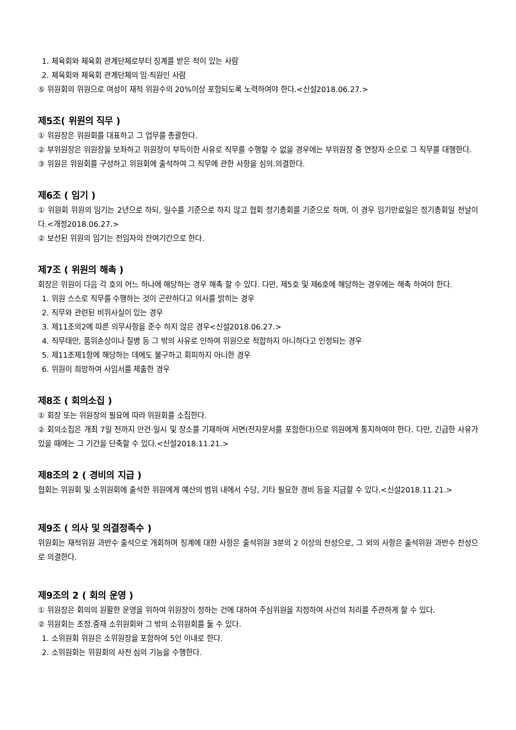1. 체육회와 체육회 관계단체로부터 징계를 받은 적이 있는 사람
2. 체육회와 체육회 관계단체의 임·직원인 사람
⑤ 위원회의 위원으로 여성이 재적 위원수의 20%이상 포함되도록 노력하여야 한다.<신설2018.06.27.>
제5조( 위원의 직무 )
① 위원장은 위원회를 대표하고 그 업무를 총괄한다.
② 부위원장은 위원장을 보좌하고 위원장이 부득이한 사유로 직무를 수행할 수 없을 경우에는 부위원장 중 연장자 순으로 그 직무를 대행한다.
③ 위원은 위원회를 구성하고 위원회에 출석하여 그 직무에 관한 사항을 심의.의결한다.
제6조 ( 임기 )
① 위원회 위원의 임기는 2년으로 하되, 일수를 기준으로 하지 않고 협회 정기총회를 기준으로 하며, 이 경우 임기만료일은 정기총회일 전날이다.<개정2018.06.27.>
② 보선된 위원의 임기는 전임자의 잔여기간으로 한다.
제7조 ( 위원의 해촉 )
회장은 위원이 다음 각 호의 어느 하나에 해당하는 경우 해촉 할 수 있다. 다만, 제5호 및 제6호에 해당하는 경우에는 해촉 하여야 한다.
1. 위원 스스로 직무를 수행하는 것이 곤란하다고 의사를 밝히는 경우
2. 직무와 관련된 비위사실이 있는 경우
3. 제11조의2에 따른 의무사항을 준수 하지 않은 경우<신설2018.06.27.>
4. 직무태만, 품위손상이나 질병 등 그 밖의 사유로 인하여 위원으로 적합하지 아니하다고 인정되는 경우
5. 제11조제1항에 해당하는 데에도 불구하고 회피하지 아니한 경우
6. 위원이 희망하여 사임서를 제출한 경우
제8조 ( 회의소집 )
① 회장 또는 위원장의 필요에 따라 위원회를 소집한다.
② 회의소집은 개최 7일 전까지 안건·일시 및 장소를 기재하여 서면(전자문서를 포함한다)으로 위원에게 통지하여야 한다. 다만, 긴급한 사유가 있을 때에는 그 기간을 단축할 수 있다.<신설2018.11.21.>
제8조의 2 ( 경비의 지급 )
협회는 위원회 및 소위원회에 출석한 위원에게 예산의 범위 내에서 수당, 기타 필요한 경비 등을 지급할 수 있다.<신설2018.11.21.>
제9조 ( 의사 및 의결정족수 )
위원회는 재적위원 과반수 출석으로 개회하며 징계에 대한 사항은 출석위원 3분의 2 이상의 찬성으로, 그 외의 사항은 출석위원 과반수 찬성으로 의결한다.
제9조의 2 ( 회의 운영 )
① 위원장은 회의의 원활한 운영을 위하여 위원장이 정하는 건에 대하여 주심위원을 지정하여 사건의 처리를 주관하게 할 수 있다.
② 위원회는 조정.중재 소위원회와 그 밖의 소위원회를 둘 수 있다.
1. 소위원회 위원은 소위원장을 포함하여 5인 이내로 한다.
2. 소위원회는 위원회의 사전 심의 기능을 수행한다.